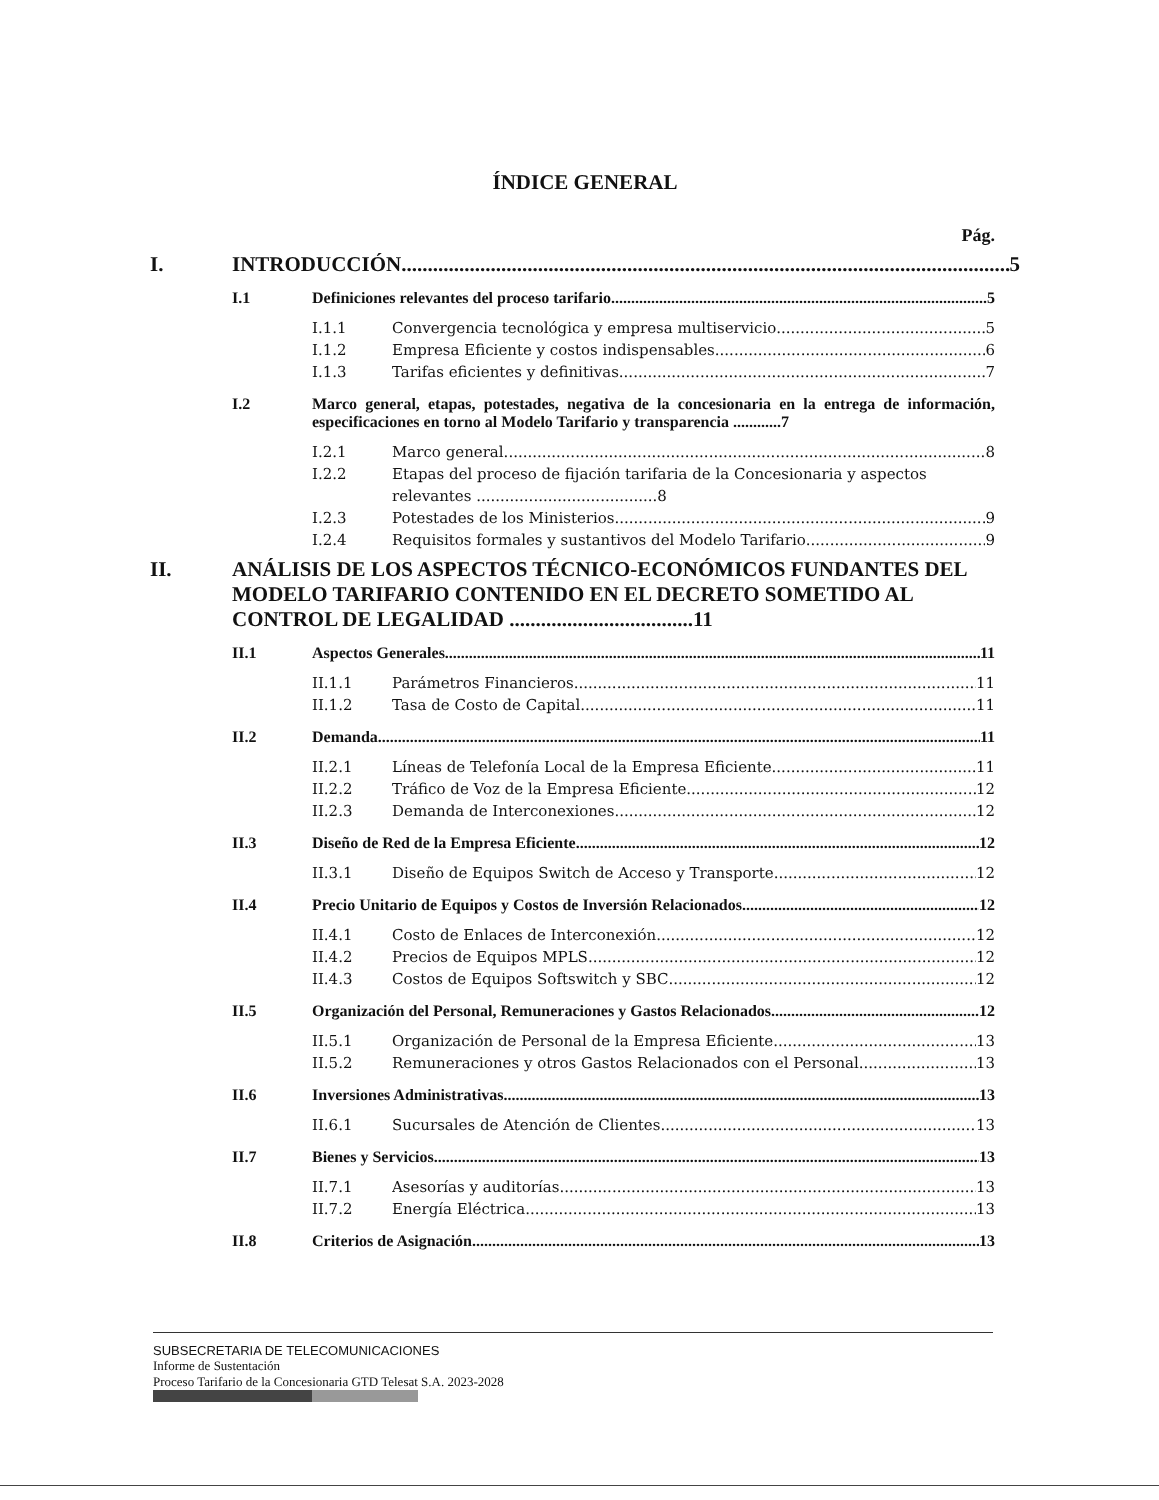ÍNDICE GENERAL
Pág.
I. INTRODUCCIÓN 5
I.1 Definiciones relevantes del proceso tarifario 5
I.1.1 Convergencia tecnológica y empresa multiservicio 5
I.1.2 Empresa Eficiente y costos indispensables 6
I.1.3 Tarifas eficientes y definitivas 7
I.2 Marco general, etapas, potestades, negativa de la concesionaria en la entrega de información, especificaciones en torno al Modelo Tarifario y transparencia ............7
I.2.1 Marco general 8
I.2.2 Etapas del proceso de fijación tarifaria de la Concesionaria y aspectos relevantes ......................................8
I.2.3 Potestades de los Ministerios 9
I.2.4 Requisitos formales y sustantivos del Modelo Tarifario 9
II. ANÁLISIS DE LOS ASPECTOS TÉCNICO-ECONÓMICOS FUNDANTES DEL MODELO TARIFARIO CONTENIDO EN EL DECRETO SOMETIDO AL CONTROL DE LEGALIDAD ...................................11
II.1 Aspectos Generales 11
II.1.1 Parámetros Financieros 11
II.1.2 Tasa de Costo de Capital 11
II.2 Demanda 11
II.2.1 Líneas de Telefonía Local de la Empresa Eficiente 11
II.2.2 Tráfico de Voz de la Empresa Eficiente 12
II.2.3 Demanda de Interconexiones 12
II.3 Diseño de Red de la Empresa Eficiente 12
II.3.1 Diseño de Equipos Switch de Acceso y Transporte 12
II.4 Precio Unitario de Equipos y Costos de Inversión Relacionados 12
II.4.1 Costo de Enlaces de Interconexión 12
II.4.2 Precios de Equipos MPLS 12
II.4.3 Costos de Equipos Softswitch y SBC 12
II.5 Organización del Personal, Remuneraciones y Gastos Relacionados 12
II.5.1 Organización de Personal de la Empresa Eficiente 13
II.5.2 Remuneraciones y otros Gastos Relacionados con el Personal 13
II.6 Inversiones Administrativas 13
II.6.1 Sucursales de Atención de Clientes 13
II.7 Bienes y Servicios 13
II.7.1 Asesorías y auditorías 13
II.7.2 Energía Eléctrica 13
II.8 Criterios de Asignación 13
SUBSECRETARIA DE TELECOMUNICACIONES
Informe de Sustentación
Proceso Tarifario de la Concesionaria GTD Telesat S.A. 2023-2028